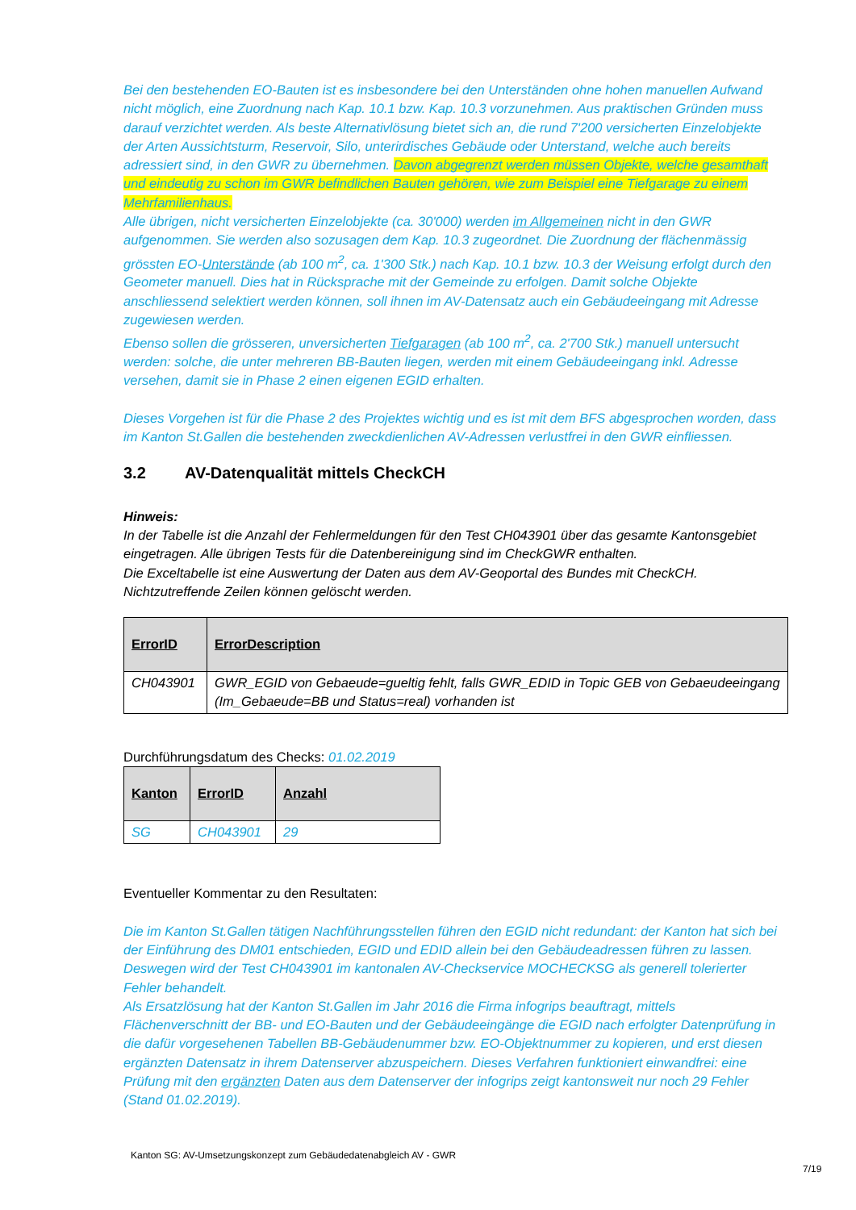Bei den bestehenden EO-Bauten ist es insbesondere bei den Unterständen ohne hohen manuellen Aufwand nicht möglich, eine Zuordnung nach Kap. 10.1 bzw. Kap. 10.3 vorzunehmen. Aus praktischen Gründen muss darauf verzichtet werden. Als beste Alternativlösung bietet sich an, die rund 7'200 versicherten Einzelobjekte der Arten Aussichtsturm, Reservoir, Silo, unterirdisches Gebäude oder Unterstand, welche auch bereits adressiert sind, in den GWR zu übernehmen. Davon abgegrenzt werden müssen Objekte, welche gesamthaft und eindeutig zu schon im GWR befindlichen Bauten gehören, wie zum Beispiel eine Tiefgarage zu einem Mehrfamilienhaus.
Alle übrigen, nicht versicherten Einzelobjekte (ca. 30'000) werden im Allgemeinen nicht in den GWR aufgenommen. Sie werden also sozusagen dem Kap. 10.3 zugeordnet. Die Zuordnung der flächenmässig grössten EO-Unterstände (ab 100 m<sup>2</sup>, ca. 1'300 Stk.) nach Kap. 10.1 bzw. 10.3 der Weisung erfolgt durch den Geometer manuell. Dies hat in Rücksprache mit der Gemeinde zu erfolgen. Damit solche Objekte anschliessend selektiert werden können, soll ihnen im AV-Datensatz auch ein Gebäudeeingang mit Adresse zugewiesen werden.
Ebenso sollen die grösseren, unversicherten Tiefgaragen (ab 100 m<sup>2</sup>, ca. 2'700 Stk.) manuell untersucht werden: solche, die unter mehreren BB-Bauten liegen, werden mit einem Gebäudeeingang inkl. Adresse versehen, damit sie in Phase 2 einen eigenen EGID erhalten.
Dieses Vorgehen ist für die Phase 2 des Projektes wichtig und es ist mit dem BFS abgesprochen worden, dass im Kanton St.Gallen die bestehenden zweckdienlichen AV-Adressen verlustfrei in den GWR einfliessen.
3.2 AV-Datenqualität mittels CheckCH
Hinweis:
In der Tabelle ist die Anzahl der Fehlermeldungen für den Test CH043901 über das gesamte Kantonsgebiet eingetragen. Alle übrigen Tests für die Datenbereinigung sind im CheckGWR enthalten.
Die Exceltabelle ist eine Auswertung der Daten aus dem AV-Geoportal des Bundes mit CheckCH.
Nichtzutreffende Zeilen können gelöscht werden.
| ErrorID | ErrorDescription |
| --- | --- |
| CH043901 | GWR_EGID von Gebaeude=gueltig fehlt, falls GWR_EDID in Topic GEB von Gebaeudeeingang (Im_Gebaeude=BB und Status=real) vorhanden ist |
Durchführungsdatum des Checks: 01.02.2019
| Kanton | ErrorID | Anzahl |
| --- | --- | --- |
| SG | CH043901 | 29 |
Eventueller Kommentar zu den Resultaten:
Die im Kanton St.Gallen tätigen Nachführungsstellen führen den EGID nicht redundant: der Kanton hat sich bei der Einführung des DM01 entschieden, EGID und EDID allein bei den Gebäudeadressen führen zu lassen. Deswegen wird der Test CH043901 im kantonalen AV-Checkservice MOCHECKSG als generell tolerierter Fehler behandelt.
Als Ersatzlösung hat der Kanton St.Gallen im Jahr 2016 die Firma infogrips beauftragt, mittels Flächenverschnitt der BB- und EO-Bauten und der Gebäudeeingänge die EGID nach erfolgter Datenprüfung in die dafür vorgesehenen Tabellen BB-Gebäudenummer bzw. EO-Objektnummer zu kopieren, und erst diesen ergänzten Datensatz in ihrem Datenserver abzuspeichern. Dieses Verfahren funktioniert einwandfrei: eine Prüfung mit den ergänzten Daten aus dem Datenserver der infogrips zeigt kantonsweit nur noch 29 Fehler (Stand 01.02.2019).
Kanton SG: AV-Umsetzungskonzept zum Gebäudedatenabgleich AV - GWR
7/19